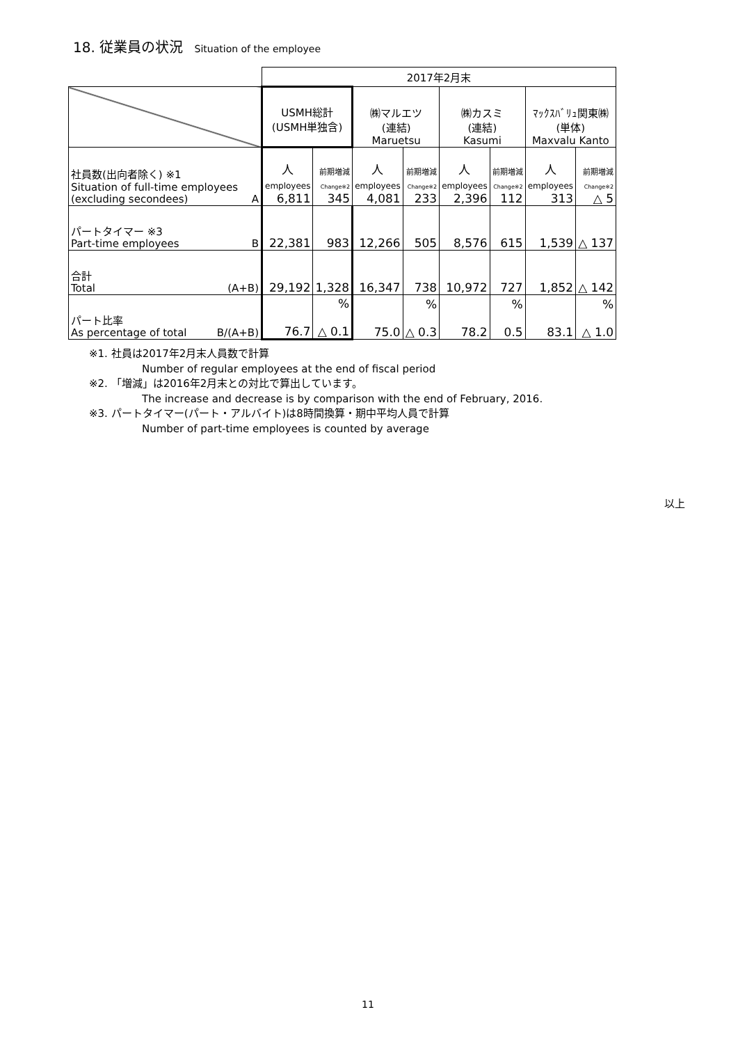18. 従業員の状況 Situation of the employee
| | 2017年2月末 | | | | | | | |
| | USMH総計 (USMH単独含) | | ㈱マルエツ (連結) Maruetsu | | ㈱カスミ (連結) Kasumi | | ﾏｯｸｽﾊﾞﾘｭ関東㈱ (単体) Maxvalu Kanto | |
| 社員数(出向者除く) ※1 Situation of full-time employees (excluding secondees) A | 人 employees 6,811 | 前期増減 Change※2 345 | 人 employees 4,081 | 前期増減 Change※2 233 | 人 employees 2,396 | 前期増減 Change※2 112 | 人 employees 313 | 前期増減 Change※2 △ 5 |
| パートタイマー ※3 Part-time employees B | 22,381 | 983 | 12,266 | 505 | 8,576 | 615 | 1,539 | △ 137 |
| 合計 Total (A+B) | 29,192 | 1,328 | 16,347 | 738 | 10,972 | 727 | 1,852 | △ 142 |
| パート比率 As percentage of total B/(A+B) | 76.7 | % △ 0.1 | 75.0 | % △ 0.3 | 78.2 | % 0.5 | 83.1 | % △ 1.0 |
※1. 社員は2017年2月末人員数で計算
Number of regular employees at the end of fiscal period
※2. 「増減」は2016年2月末との対比で算出しています。
The increase and decrease is by comparison with the end of February, 2016.
※3. パートタイマー(パート・アルバイト)は8時間換算・期中平均人員で計算
Number of part-time employees is counted by average
以上
11